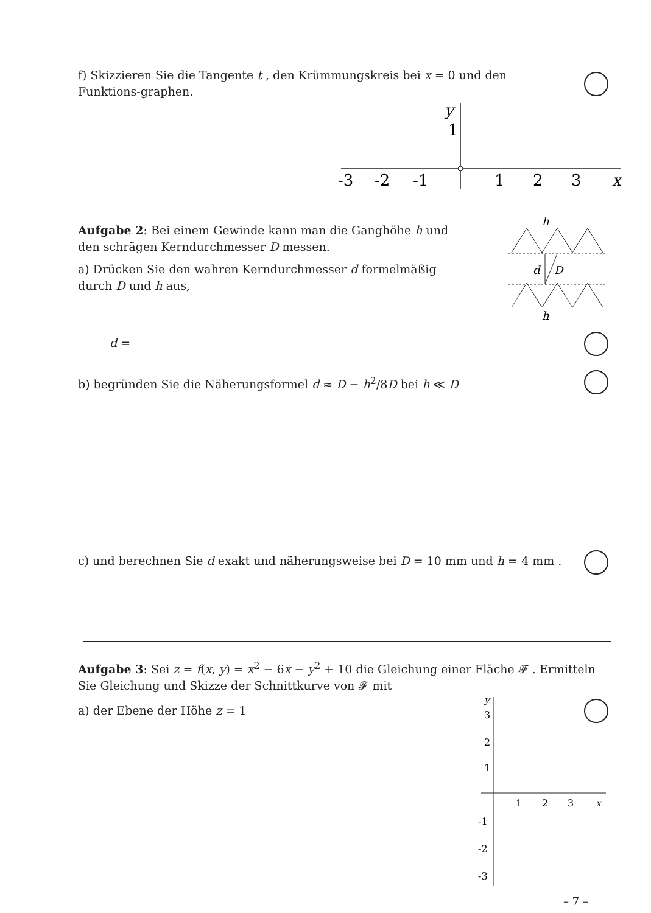f) Skizzieren Sie die Tangente t , den Krümmungskreis bei x = 0 und den Funktions-graphen.
y
1
-3
-2
-1
1
2
3
x
Aufgabe 2: Bei einem Gewinde kann man die Ganghöhe h und den schrägen Kerndurchmesser D messen.
a) Drücken Sie den wahren Kerndurchmesser d formelmäßig durch D und h aus,
h
d
D
h
d =
b) begründen Sie die Näherungsformel d ≈ D − h<sup>2</sup>/8D bei h ≪ D
c) und berechnen Sie d exakt und näherungsweise bei D = 10 mm und h = 4 mm .
Aufgabe 3: Sei z = f(x, y) = x<sup>2</sup> − 6x − y<sup>2</sup> + 10 die Gleichung einer Fläche 𝓕 . Ermitteln Sie Gleichung und Skizze der Schnittkurve von 𝓕 mit
a) der Ebene der Höhe z = 1
y
3
2
1
1
2
3
x
-1
-2
-3
– 7 –